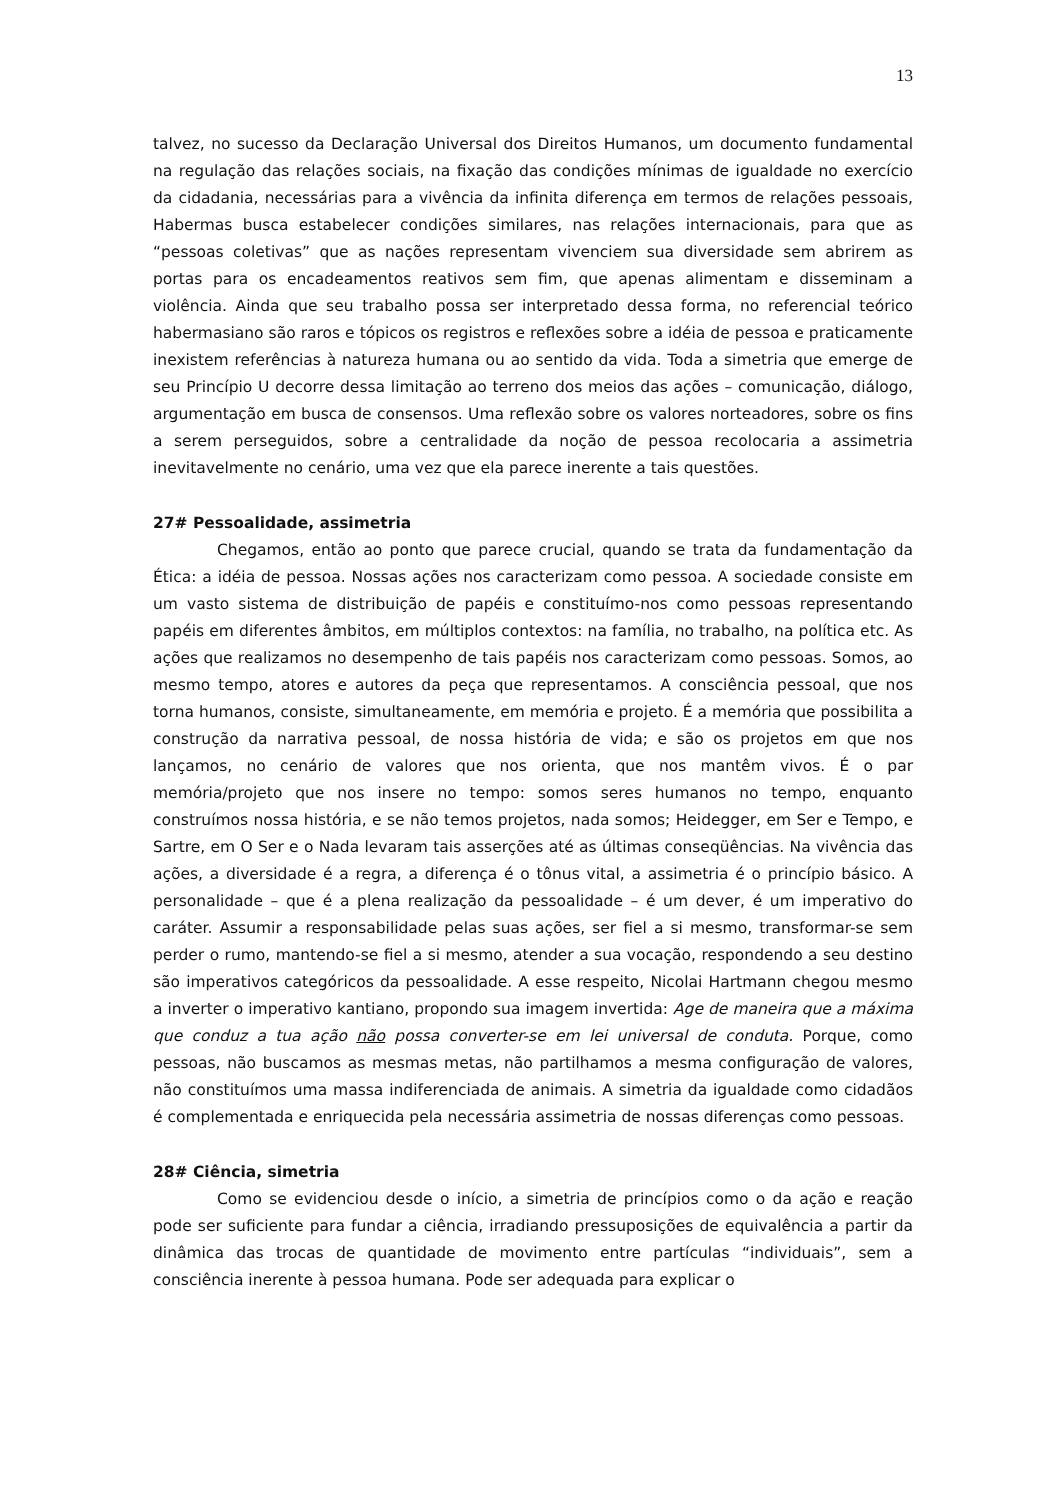13
talvez, no sucesso da Declaração Universal dos Direitos Humanos, um documento fundamental na regulação das relações sociais, na fixação das condições mínimas de igualdade no exercício da cidadania, necessárias para a vivência da infinita diferença em termos de relações pessoais, Habermas busca estabelecer condições similares, nas relações internacionais, para que as “pessoas coletivas” que as nações representam vivenciem sua diversidade sem abrirem as portas para os encadeamentos reativos sem fim, que apenas alimentam e disseminam a violência. Ainda que seu trabalho possa ser interpretado dessa forma, no referencial teórico habermasiano são raros e tópicos os registros e reflexões sobre a idéia de pessoa e praticamente inexistem referências à natureza humana ou ao sentido da vida. Toda a simetria que emerge de seu Princípio U decorre dessa limitação ao terreno dos meios das ações – comunicação, diálogo, argumentação em busca de consensos. Uma reflexão sobre os valores norteadores, sobre os fins a serem perseguidos, sobre a centralidade da noção de pessoa recolocaria a assimetria inevitavelmente no cenário, uma vez que ela parece inerente a tais questões.
27# Pessoalidade, assimetria
Chegamos, então ao ponto que parece crucial, quando se trata da fundamentação da Ética: a idéia de pessoa. Nossas ações nos caracterizam como pessoa. A sociedade consiste em um vasto sistema de distribuição de papéis e constituímo-nos como pessoas representando papéis em diferentes âmbitos, em múltiplos contextos: na família, no trabalho, na política etc. As ações que realizamos no desempenho de tais papéis nos caracterizam como pessoas. Somos, ao mesmo tempo, atores e autores da peça que representamos. A consciência pessoal, que nos torna humanos, consiste, simultaneamente, em memória e projeto. É a memória que possibilita a construção da narrativa pessoal, de nossa história de vida; e são os projetos em que nos lançamos, no cenário de valores que nos orienta, que nos mantêm vivos. É o par memória/projeto que nos insere no tempo: somos seres humanos no tempo, enquanto construímos nossa história, e se não temos projetos, nada somos; Heidegger, em Ser e Tempo, e Sartre, em O Ser e o Nada levaram tais asserções até as últimas conseqüências. Na vivência das ações, a diversidade é a regra, a diferença é o tônus vital, a assimetria é o princípio básico. A personalidade – que é a plena realização da pessoalidade – é um dever, é um imperativo do caráter. Assumir a responsabilidade pelas suas ações, ser fiel a si mesmo, transformar-se sem perder o rumo, mantendo-se fiel a si mesmo, atender a sua vocação, respondendo a seu destino são imperativos categóricos da pessoalidade. A esse respeito, Nicolai Hartmann chegou mesmo a inverter o imperativo kantiano, propondo sua imagem invertida: Age de maneira que a máxima que conduz a tua ação não possa converter-se em lei universal de conduta. Porque, como pessoas, não buscamos as mesmas metas, não partilhamos a mesma configuração de valores, não constituímos uma massa indiferenciada de animais. A simetria da igualdade como cidadãos é complementada e enriquecida pela necessária assimetria de nossas diferenças como pessoas.
28# Ciência, simetria
Como se evidenciou desde o início, a simetria de princípios como o da ação e reação pode ser suficiente para fundar a ciência, irradiando pressuposições de equivalência a partir da dinâmica das trocas de quantidade de movimento entre partículas “individuais”, sem a consciência inerente à pessoa humana. Pode ser adequada para explicar o